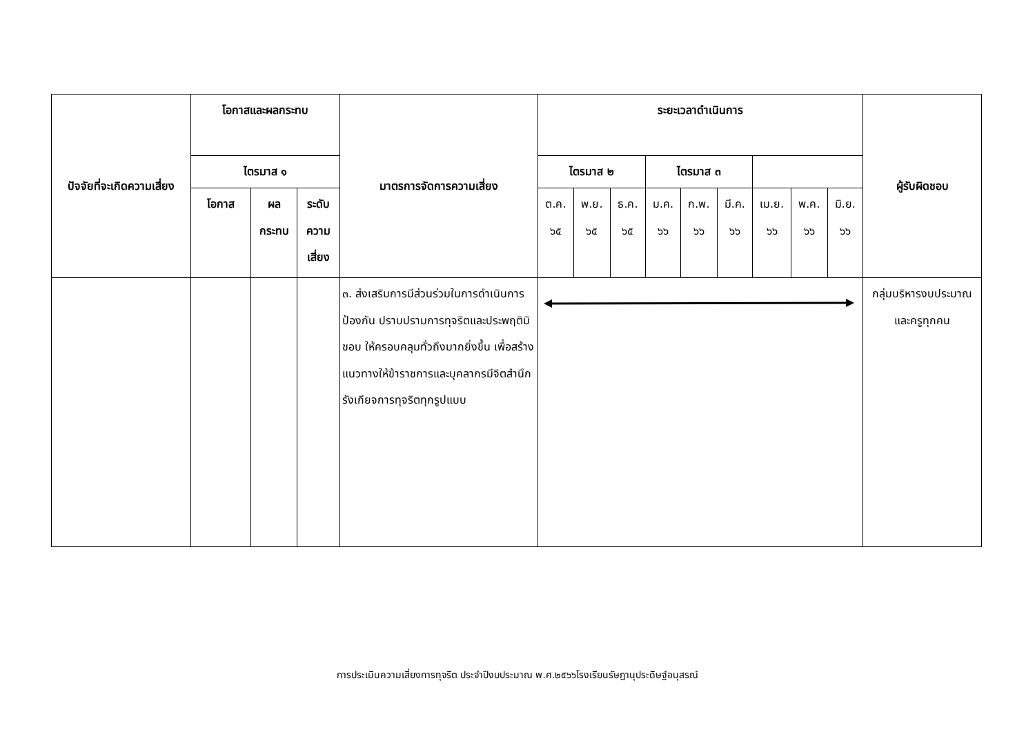| ปัจจัยที่จะเกิดความเสี่ยง | โอกาสและผลกระทบ | | | มาตรการจัดการความเสี่ยง | ระยะเวลาดำเนินการ | | | | | | | | | ผู้รับผิดชอบ |
| --- | --- | --- | --- | --- | --- | --- | --- | --- | --- | --- | --- | --- | --- | --- |
| | ไตรมาส ๑ | | | | ไตรมาส ๒ | | | ไตรมาส ๓ | | | | | | |
| | โอกาส | ผล กระทบ | ระดับ ความ เสี่ยง | | ต.ค. ๖๕ | พ.ย. ๖๕ | ธ.ค. ๖๕ | ม.ค. ๖๖ | ก.พ. ๖๖ | มี.ค. ๖๖ | เม.ย. ๖๖ | พ.ค. ๖๖ | มิ.ย. ๖๖ | |
| | | | | ๓. ส่งเสริมการมีส่วนร่วมในการดำเนินการป้องกัน ปราบปรามการทุจริตและประพฤติมิชอบ ให้ครอบคลุมทั่วถึงมากยิ่งขึ้น เพื่อสร้างแนวทางให้ข้าราชการและบุคลากรมีจิตสำนึก รังเกียจการทุจริตทุกรูปแบบ | | | | | | | | | | กลุ่มบริหารงบประมาณและครูทุกคน |
การประเมินความเสี่ยงการทุจริต ประจำปีงบประมาณ พ.ศ.๒๕๖๖โรงเรียนรัษฎานุประดิษฐ์อนุสรณ์